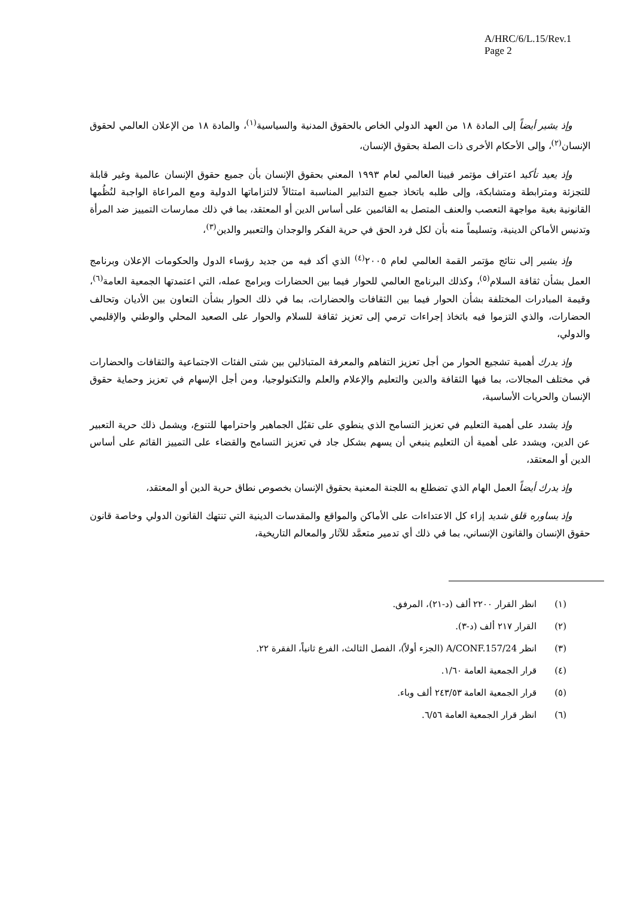A/HRC/6/L.15/Rev.1
Page 2
وإذ يشير أيضاً إلى المادة ١٨ من العهد الدولي الخاص بالحقوق المدنية والسياسية<sup>(١)</sup>، والمادة ١٨ من الإعلان العالمي لحقوق الإنسان<sup>(٢)</sup>، وإلى الأحكام الأخرى ذات الصلة بحقوق الإنسان،
وإذ يعيد تأكيد اعتراف مؤتمر فيينا العالمي لعام ١٩٩٣ المعني بحقوق الإنسان بأن جميع حقوق الإنسان عالمية وغير قابلة للتجزئة ومترابطة ومتشابكة، وإلى طلبه باتخاذ جميع التدابير المناسبة امتثالاً لالتزاماتها الدولية ومع المراعاة الواجبة لنُظُمها القانونية بغية مواجهة التعصب والعنف المتصل به القائمين على أساس الدين أو المعتقد، بما في ذلك ممارسات التمييز ضد المرأة وتدنيس الأماكن الدينية، وتسليماً منه بأن لكل فرد الحق في حرية الفكر والوجدان والتعبير والدين<sup>(٣)</sup>،
وإذ يشير إلى نتائج مؤتمر القمة العالمي لعام ٢٠٠٥<sup>(٤)</sup> الذي أكد فيه من جديد رؤساء الدول والحكومات الإعلان وبرنامج العمل بشأن ثقافة السلام<sup>(٥)</sup>، وكذلك البرنامج العالمي للحوار فيما بين الحضارات وبرامج عمله، التي اعتمدتها الجمعية العامة<sup>(٦)</sup>، وقيمة المبادرات المختلفة بشأن الحوار فيما بين الثقافات والحضارات، بما في ذلك الحوار بشأن التعاون بين الأديان وتحالف الحضارات، والذي التزموا فيه باتخاذ إجراءات ترمي إلى تعزيز ثقافة للسلام والحوار على الصعيد المحلي والوطني والإقليمي والدولي،
وإذ يدرك أهمية تشجيع الحوار من أجل تعزيز التفاهم والمعرفة المتبادَلين بين شتى الفئات الاجتماعية والثقافات والحضارات في مختلف المجالات، بما فيها الثقافة والدين والتعليم والإعلام والعلم والتكنولوجيا، ومن أجل الإسهام في تعزيز وحماية حقوق الإنسان والحريات الأساسية،
وإذ يشدد على أهمية التعليم في تعزيز التسامح الذي ينطوي على تقبُل الجماهير واحترامها للتنوع، ويشمل ذلك حرية التعبير عن الدين، ويشدد على أهمية أن التعليم ينبغي أن يسهم بشكل جاد في تعزيز التسامح والقضاء على التمييز القائم على أساس الدين أو المعتقد،
وإذ يدرك أيضاً العمل الهام الذي تضطلع به اللجنة المعنية بحقوق الإنسان بخصوص نطاق حرية الدين أو المعتقد،
وإذ يساوره قلق شديد إزاء كل الاعتداءات على الأماكن والمواقع والمقدسات الدينية التي تنتهك القانون الدولي وخاصة قانون حقوق الإنسان والقانون الإنساني، بما في ذلك أي تدمير متعمَّد للآثار والمعالم التاريخية،
(١) انظر القرار ٢٢٠٠ ألف (د-٢١)، المرفق.
(٢) القرار ٢١٧ ألف (د-٣).
(٣) انظر A/CONF.157/24 (الجزء أولاً)، الفصل الثالث، الفرع ثانياً، الفقرة ٢٢.
(٤) قرار الجمعية العامة ١/٦٠.
(٥) قرار الجمعية العامة ٢٤٣/٥٣ ألف وباء.
(٦) انظر قرار الجمعية العامة ٦/٥٦.